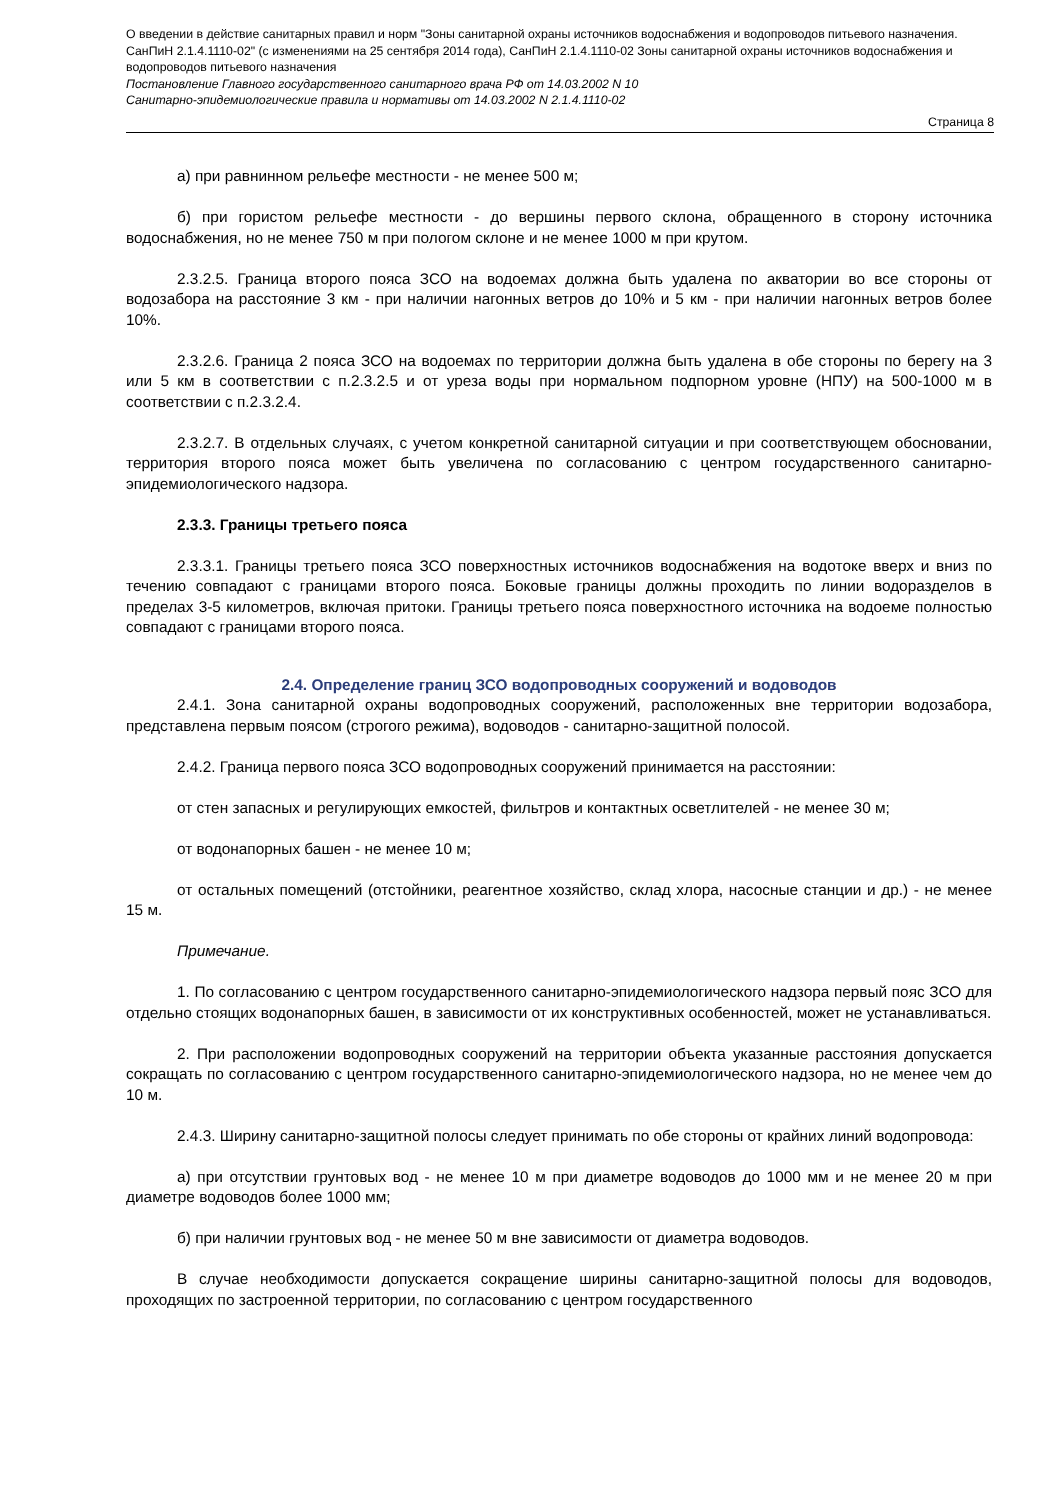О введении в действие санитарных правил и норм "Зоны санитарной охраны источников водоснабжения и водопроводов питьевого назначения. СанПиН 2.1.4.1110-02" (с изменениями на 25 сентября 2014 года), СанПиН 2.1.4.1110-02 Зоны санитарной охраны источников водоснабжения и водопроводов питьевого назначения
Постановление Главного государственного санитарного врача РФ от 14.03.2002 N 10
Санитарно-эпидемиологические правила и нормативы от 14.03.2002 N 2.1.4.1110-02
Страница 8
а) при равнинном рельефе местности - не менее 500 м;
б) при гористом рельефе местности - до вершины первого склона, обращенного в сторону источника водоснабжения, но не менее 750 м при пологом склоне и не менее 1000 м при крутом.
2.3.2.5. Граница второго пояса ЗСО на водоемах должна быть удалена по акватории во все стороны от водозабора на расстояние 3 км - при наличии нагонных ветров до 10% и 5 км - при наличии нагонных ветров более 10%.
2.3.2.6. Граница 2 пояса ЗСО на водоемах по территории должна быть удалена в обе стороны по берегу на 3 или 5 км в соответствии с п.2.3.2.5 и от уреза воды при нормальном подпорном уровне (НПУ) на 500-1000 м в соответствии с п.2.3.2.4.
2.3.2.7. В отдельных случаях, с учетом конкретной санитарной ситуации и при соответствующем обосновании, территория второго пояса может быть увеличена по согласованию с центром государственного санитарно-эпидемиологического надзора.
2.3.3. Границы третьего пояса
2.3.3.1. Границы третьего пояса ЗСО поверхностных источников водоснабжения на водотоке вверх и вниз по течению совпадают с границами второго пояса. Боковые границы должны проходить по линии водоразделов в пределах 3-5 километров, включая притоки. Границы третьего пояса поверхностного источника на водоеме полностью совпадают с границами второго пояса.
2.4. Определение границ ЗСО водопроводных сооружений и водоводов
2.4.1. Зона санитарной охраны водопроводных сооружений, расположенных вне территории водозабора, представлена первым поясом (строгого режима), водоводов - санитарно-защитной полосой.
2.4.2. Граница первого пояса ЗСО водопроводных сооружений принимается на расстоянии:
от стен запасных и регулирующих емкостей, фильтров и контактных осветлителей - не менее 30 м;
от водонапорных башен - не менее 10 м;
от остальных помещений (отстойники, реагентное хозяйство, склад хлора, насосные станции и др.) - не менее 15 м.
Примечание.
1. По согласованию с центром государственного санитарно-эпидемиологического надзора первый пояс ЗСО для отдельно стоящих водонапорных башен, в зависимости от их конструктивных особенностей, может не устанавливаться.
2. При расположении водопроводных сооружений на территории объекта указанные расстояния допускается сокращать по согласованию с центром государственного санитарно-эпидемиологического надзора, но не менее чем до 10 м.
2.4.3. Ширину санитарно-защитной полосы следует принимать по обе стороны от крайних линий водопровода:
а) при отсутствии грунтовых вод - не менее 10 м при диаметре водоводов до 1000 мм и не менее 20 м при диаметре водоводов более 1000 мм;
б) при наличии грунтовых вод - не менее 50 м вне зависимости от диаметра водоводов.
В случае необходимости допускается сокращение ширины санитарно-защитной полосы для водоводов, проходящих по застроенной территории, по согласованию с центром государственного